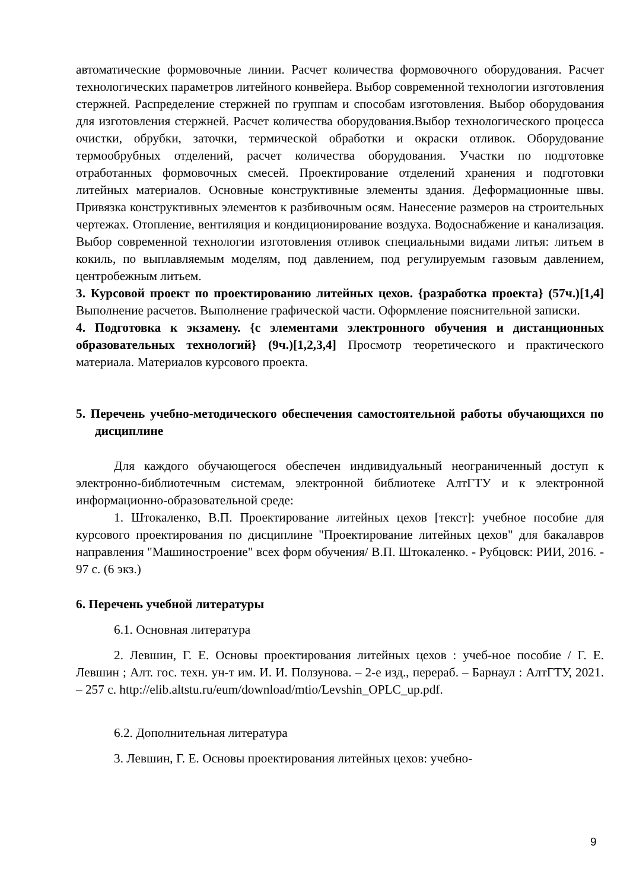автоматические формовочные линии. Расчет количества формовочного оборудования. Расчет технологических параметров литейного конвейера. Выбор современной технологии изготовления стержней. Распределение стержней по группам и способам изготовления. Выбор оборудования для изготовления стержней. Расчет количества оборудования.Выбор технологического процесса очистки, обрубки, заточки, термической обработки и окраски отливок. Оборудование термообрубных отделений, расчет количества оборудования. Участки по подготовке отработанных формовочных смесей. Проектирование отделений хранения и подготовки литейных материалов. Основные конструктивные элементы здания. Деформационные швы. Привязка конструктивных элементов к разбивочным осям. Нанесение размеров на строительных чертежах. Отопление, вентиляция и кондиционирование воздуха. Водоснабжение и канализация. Выбор современной технологии изготовления отливок специальными видами литья: литьем в кокиль, по выплавляемым моделям, под давлением, под регулируемым газовым давлением, центробежным литьем.
3. Курсовой проект по проектированию литейных цехов. {разработка проекта} (57ч.)[1,4] Выполнение расчетов. Выполнение графической части. Оформление пояснительной записки.
4. Подготовка к экзамену. {с элементами электронного обучения и дистанционных образовательных технологий} (9ч.)[1,2,3,4] Просмотр теоретического и практического материала. Материалов курсового проекта.
5. Перечень учебно-методического обеспечения самостоятельной работы обучающихся по дисциплине
Для каждого обучающегося обеспечен индивидуальный неограниченный доступ к электронно-библиотечным системам, электронной библиотеке АлтГТУ и к электронной информационно-образовательной среде:
1. Штокаленко, В.П. Проектирование литейных цехов [текст]: учебное пособие для курсового проектирования по дисциплине "Проектирование литейных цехов" для бакалавров направления "Машиностроение" всех форм обучения/ В.П. Штокаленко. - Рубцовск: РИИ, 2016. - 97 с. (6 экз.)
6. Перечень учебной литературы
6.1. Основная литература
2. Левшин, Г. Е. Основы проектирования литейных цехов : учеб-ное пособие / Г. Е. Левшин ; Алт. гос. техн. ун-т им. И. И. Ползунова. – 2-е изд., перераб. – Барнаул : АлтГТУ, 2021. – 257 с. http://elib.altstu.ru/eum/download/mtio/Levshin_OPLC_up.pdf.
6.2. Дополнительная литература
3. Левшин, Г. Е. Основы проектирования литейных цехов: учебно-
9